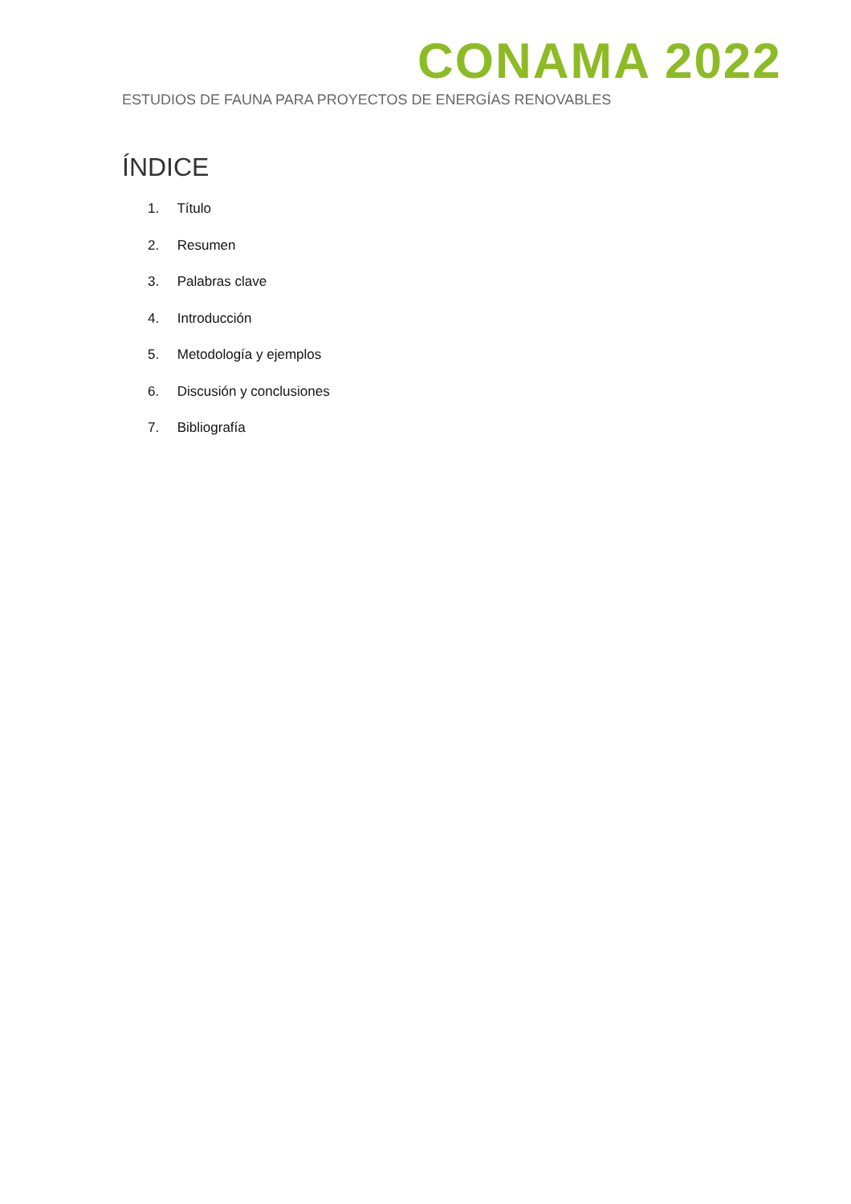CONAMA 2022
ESTUDIOS DE FAUNA PARA PROYECTOS DE ENERGÍAS RENOVABLES
ÍNDICE
1. Título
2. Resumen
3. Palabras clave
4. Introducción
5. Metodología y ejemplos
6. Discusión y conclusiones
7. Bibliografía